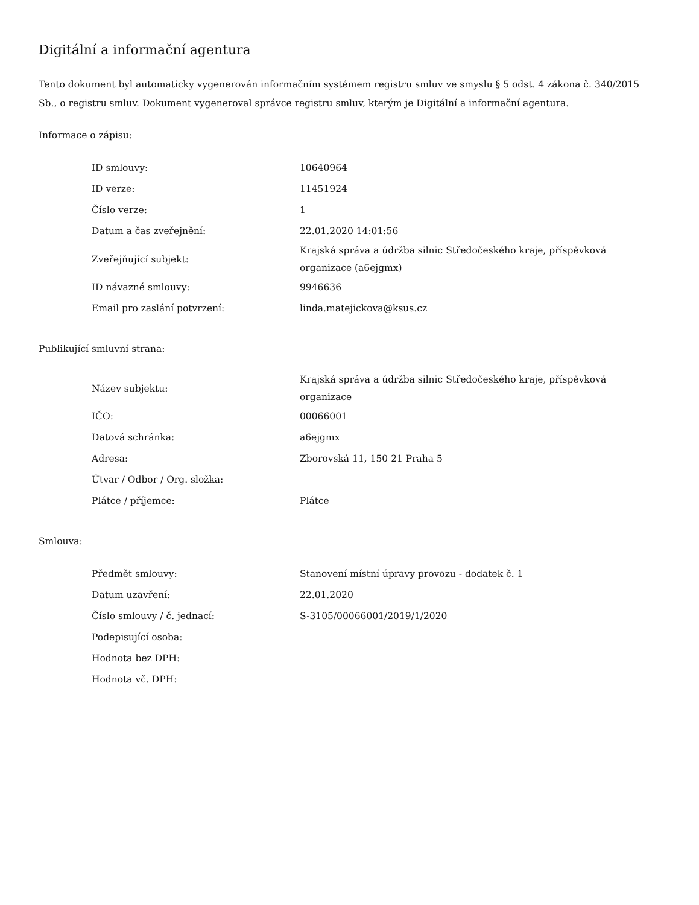Digitální a informační agentura
Tento dokument byl automaticky vygenerován informačním systémem registru smluv ve smyslu § 5 odst. 4 zákona č. 340/2015 Sb., o registru smluv. Dokument vygeneroval správce registru smluv, kterým je Digitální a informační agentura.
Informace o zápisu:
| ID smlouvy: | 10640964 |
| ID verze: | 11451924 |
| Číslo verze: | 1 |
| Datum a čas zveřejnění: | 22.01.2020 14:01:56 |
| Zveřejňující subjekt: | Krajská správa a údržba silnic Středočeského kraje, příspěvková organizace (a6ejgmx) |
| ID návazné smlouvy: | 9946636 |
| Email pro zaslání potvrzení: | linda.matejickova@ksus.cz |
Publikující smluvní strana:
| Název subjektu: | Krajská správa a údržba silnic Středočeského kraje, příspěvková organizace |
| IČO: | 00066001 |
| Datová schránka: | a6ejgmx |
| Adresa: | Zborovská 11, 150 21 Praha 5 |
| Útvar / Odbor / Org. složka: | |
| Plátce / příjemce: | Plátce |
Smlouva:
| Předmět smlouvy: | Stanovení místní úpravy provozu - dodatek č. 1 |
| Datum uzavření: | 22.01.2020 |
| Číslo smlouvy / č. jednací: | S-3105/00066001/2019/1/2020 |
| Podepisující osoba: | |
| Hodnota bez DPH: | |
| Hodnota vč. DPH: | |